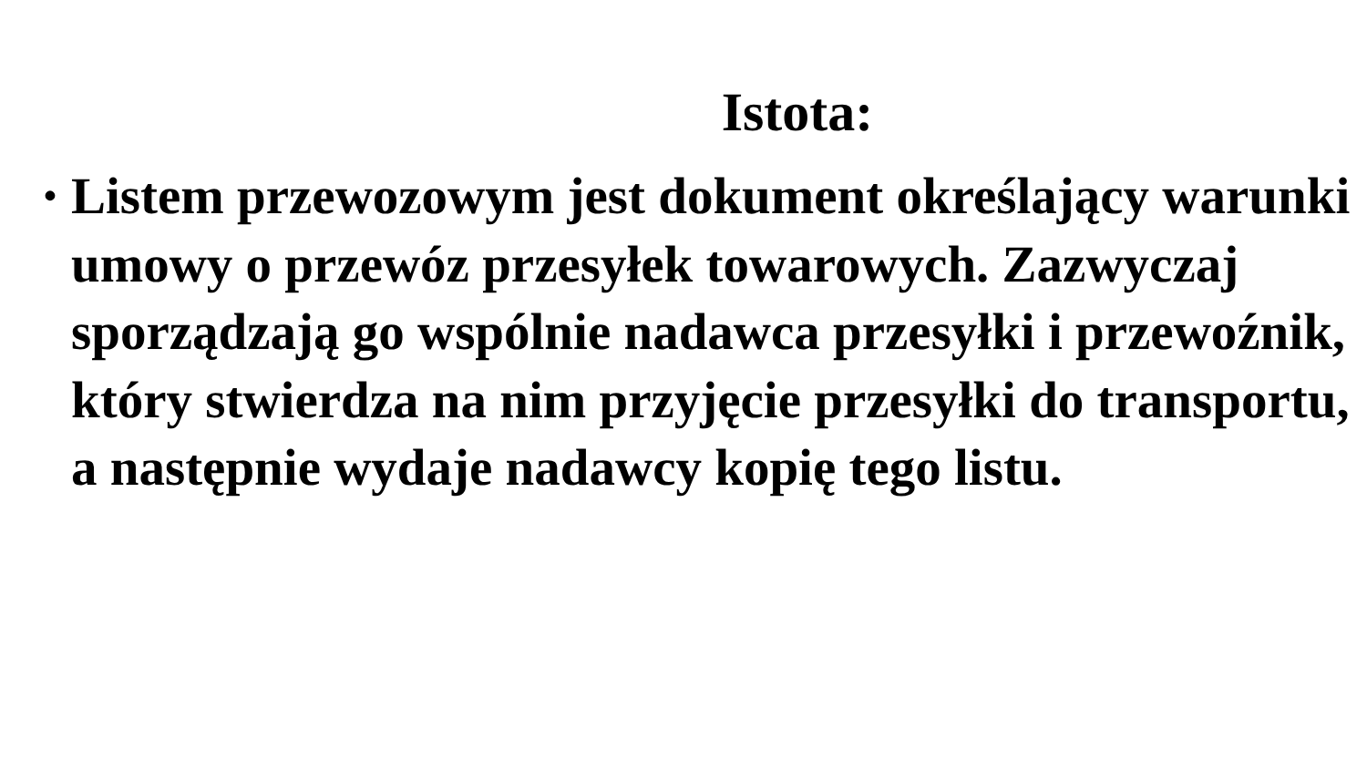Istota:
• Listem przewozowym jest dokument określający warunki umowy o przewóz przesyłek towarowych. Zazwyczaj sporządzają go wspólnie nadawca przesyłki i przewoźnik, który stwierdza na nim przyjęcie przesyłki do transportu, a następnie wydaje nadawcy kopię tego listu.